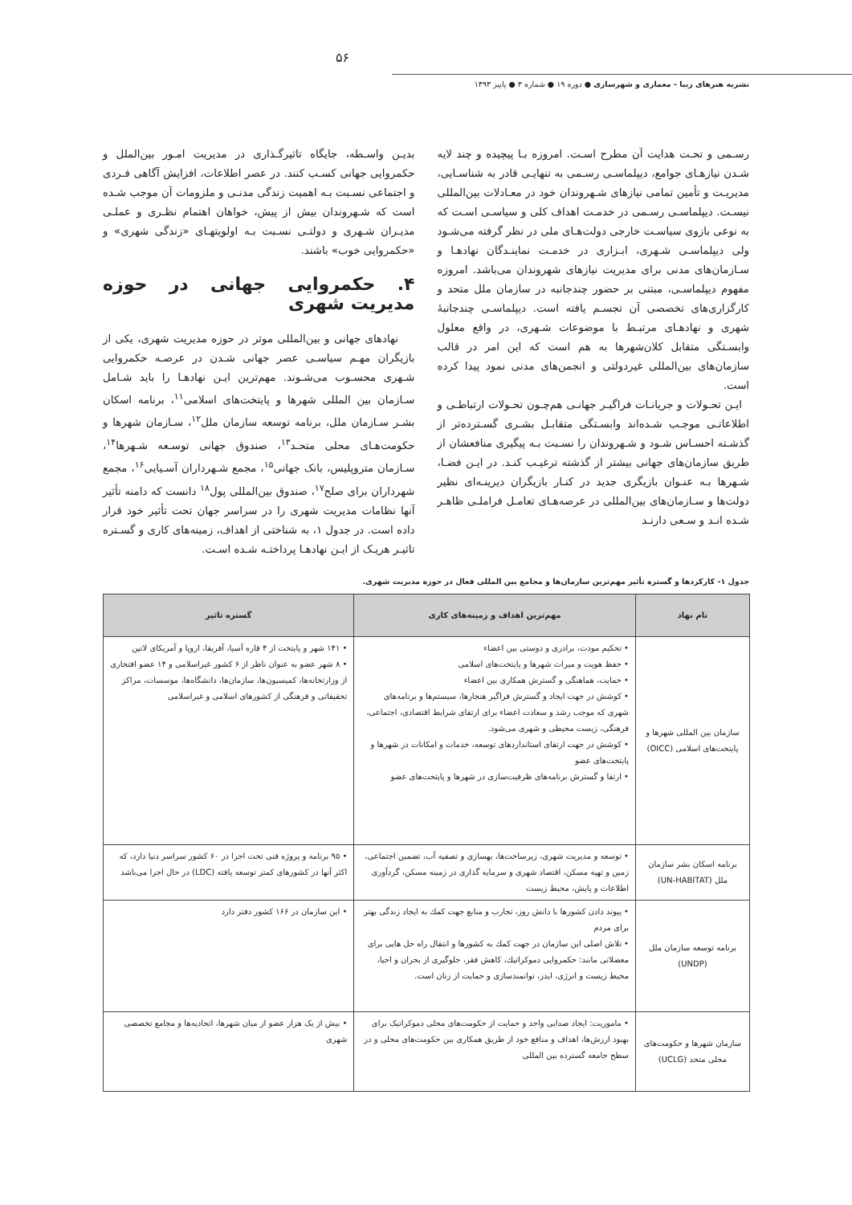۵۶
نشریه هنرهای زیبا - معماری و شهرسازی ● دوره ۱۹ ● شماره ۳ ● پاییز ۱۳۹۳
رسـمی و تحـت هدایت آن مطرح اسـت. امروزه بـا پیچیده و چند لایه شـدن نیازهـای جوامع، دیپلماسـی رسـمی به تنهایـی قادر به شناسـایی، مدیریـت و تأمین تمامی نیازهای شـهروندان خود در معـادلات بین‌المللی نیسـت. دیپلماسـی رسـمی در خدمـت اهداف کلی و سیاسـی اسـت که به نوعی بازوی سیاسـت خارجی دولت‌هـای ملی در نظر گرفته می‌شـود ولی دیپلماسـی شـهری، ابـزاری در خدمـت نماینـدگان نهادهـا و سـازمان‌های مدنی برای مدیریت نیازهای شهروندان می‌باشد. امروزه مفهوم دیپلماسـی، مبتنی بر حضور چندجانبه در سازمان ملل متحد و کارگزاری‌های تخصصی آن تجسـم یافته است. دیپلماسـی چندجانبهٔ شهری و نهادهـای مرتبـط با موضوعات شـهری، در واقع معلول وابسـتگی متقابل کلان‌شهرها به هم است که این امر در قالب سازمان‌های بین‌المللی غیردولتی و انجمن‌های مدنی نمود پیدا کرده است.
ایـن تحـولات و جریانـات فراگیـر جهانـی هم‌چـون تحـولات ارتباطـی و اطلاعاتـی موجـب شـده‌اند وابسـتگی متقابـل بشـری گسـترده‌تر از گذشـته احسـاس شـود و شـهروندان را نسـبت بـه پیگیری منافعشان از طریق سازمان‌های جهانی بیشتر از گذشته ترغیـب کنـد. در ایـن فضـا، شـهرها بـه عنـوان بازیگری جدید در کنـار بازیگران دیرینـه‌ای نظیر دولت‌ها و سـازمان‌های بین‌المللی در عرصه‌هـای تعامـل فراملـی ظاهـر شـده انـد و سـعی دارنـد
بدیـن واسـطه، جایگاه تاثیرگـذاری در مدیریت امـور بین‌الملل و حکمروایی جهانی کسـب کنند. در عصر اطلاعات، افزایش آگاهی فـردی و اجتماعی نسـبت بـه اهمیت زندگی مدنـی و ملزومات آن موجب شـده است که شـهروندان بیش از پیش، خواهان اهتمام نظـری و عملـی مدیـران شـهری و دولتـی نسـبت بـه اولویتهـای «زندگی شهری» و «حکمروایی خوب» باشند.
۴. حکمروایی جهانی در حوزه مدیریت شهری
نهادهای جهانی و بین‌المللی موثر در حوزه مدیریت شهری، یکی از بازیگران مهـم سیاسـی عصر جهانی شـدن در عرصـه حکمروایی شـهری محسـوب می‌شـوند. مهم‌ترین ایـن نهادهـا را باید شـامل سـازمان بین المللی شهرها و پایتخت‌های اسلامی<sup>۱۱</sup>، برنامه اسکان بشـر سـازمان ملل، برنامه توسعه سازمان ملل<sup>۱۲</sup>، سـازمان شهرها و حکومت‌هـای محلی متحـد<sup>۱۳</sup>، صندوق جهانی توسـعه شـهرها<sup>۱۴</sup>، سـازمان متروپلیس، بانک جهانی<sup>۱۵</sup>، مجمع شـهرداران آسـیایی<sup>۱۶</sup>، مجمع شهرداران برای صلح<sup>۱۷</sup>، صندوق بین‌المللی پول<sup>۱۸</sup> دانست که دامنه تأثیر آنها نظامات مدیریت شهری را در سراسر جهان تحت تأثیر خود قرار داده است. در جدول ۱، به شناختی از اهداف، زمینه‌های کاری و گسـتره تاثیـر هریـک از ایـن نهادهـا پرداختـه شـده اسـت.
جدول ۱- کارکردها و گستره تأثیر مهم‌ترین سازمان‌ها و مجامع بین المللی فعال در حوزه مدیریت شهری.
| نام نهاد | مهم‌ترین اهداف و زمینه‌های کاری | گستره تاثیر |
| --- | --- | --- |
| سازمان بین المللی شهرها و پایتخت‌های اسلامی (OICC) | • تحکیم مودت، برادری و دوستی بین اعضاء • حفظ هویت و میراث شهرها و پایتخت‌های اسلامی • حمایت، هماهنگی و گسترش همکاری بین اعضاء • کوشش در جهت ایجاد و گسترش فراگیر هنجارها، سیستم‌ها و برنامه‌های شهری که موجب رشد و سعادت اعضاء برای ارتقای شرایط اقتصادی، اجتماعی، فرهنگی، زیست محیطی و شهری می‌شود. • کوشش در جهت ارتقای استانداردهای توسعه، خدمات و امکانات در شهرها و پایتخت‌های عضو • ارتقا و گسترش برنامه‌های ظرفیت‌سازی در شهرها و پایتخت‌های عضو | • ۱۴۱ شهر و پایتخت از ۴ قاره آسیا، آفریقا، اروپا و آمریکای لاتین • ۸ شهر عضو به عنوان ناظر از ۶ کشور غیراسلامی و ۱۴ عضو افتخاری از وزارتخانه‌ها، کمیسیون‌ها، سازمان‌ها، دانشگاه‌ها، موسسات، مراکز تحقیقاتی و فرهنگی از کشورهای اسلامی و غیراسلامی |
| برنامه اسکان بشر سازمان ملل (UN-HABITAT) | • توسعه و مدیریت شهری، زیرساخت‌ها، بهسازی و تصفیه آب، تضمین اجتماعی، زمین و تهیه مسکن، اقتصاد شهری و سرمایه گذاری در زمینه مسکن، گردآوری اطلاعات و پایش، محیط زیست | • ۹۵ برنامه و پروژه فنی تحت اجرا در ۶۰ کشور سراسر دنیا دارد، که اکثر آنها در کشورهای کمتر توسعه یافته (LDC) در حال اجرا می‌باشد |
| برنامه توسعه سازمان ملل (UNDP) | • پیوند دادن کشورها با دانش روز، تجارب و منابع جهت کمك به ایجاد زندگی بهتر برای مردم • تلاش اصلی این سازمان در جهت کمك به کشورها و انتقال راه حل هایی برای معضلاتی مانند: حکمروایی دموکراتیك، کاهش فقر، جلوگیری از بحران و احیا، محیط زیست و انرژی، ایدز، توانمندسازی و حمایت از زنان است. | • این سازمان در ۱۶۶ کشور دفتر دارد |
| سازمان شهرها و حکومت‌های محلی متحد (UCLG) | • ماموریت: ایجاد صدایی واحد و حمایت از حکومت‌های محلی دموکراتیک برای بهبود ارزش‌ها، اهداف و منافع خود از طریق همکاری بین حکومت‌های محلی و در سطح جامعه گسترده بین المللی | • بیش از یک هزار عضو از میان شهرها، اتحادیه‌ها و مجامع تخصصی شهری |